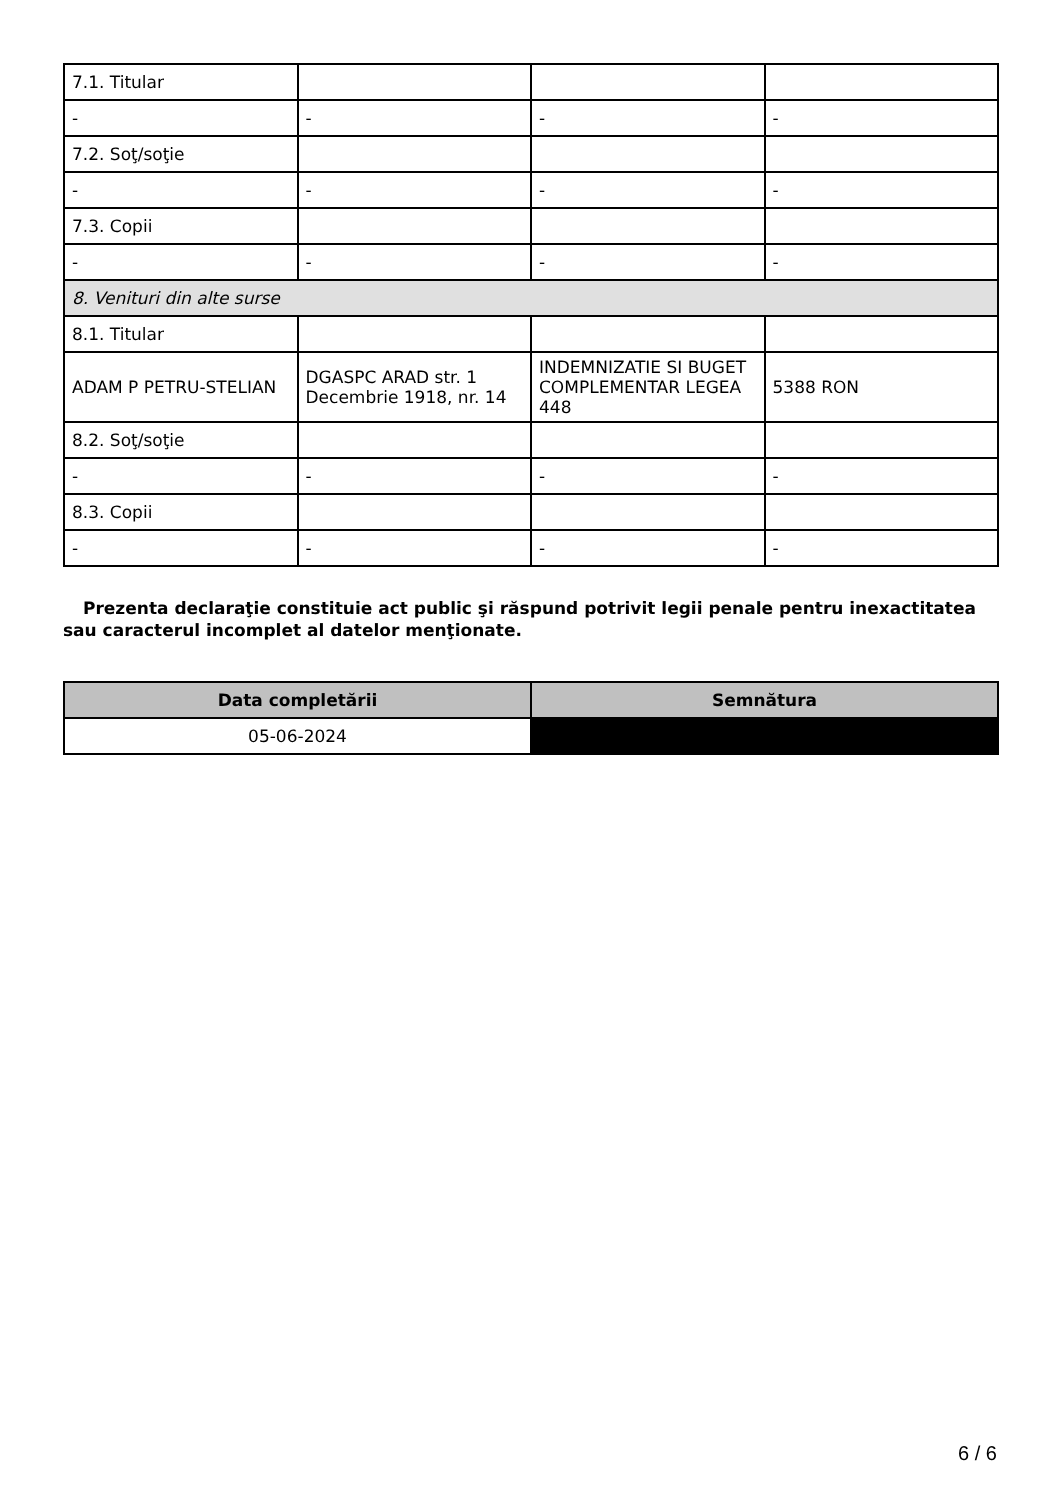| 7.1. Titular | | | |
| - | - | - | - |
| 7.2. Soţ/soţie | | | |
| - | - | - | - |
| 7.3. Copii | | | |
| - | - | - | - |
| 8. Venituri din alte surse | | | |
| 8.1. Titular | | | |
| ADAM P PETRU-STELIAN | DGASPC ARAD str. 1 Decembrie 1918, nr. 14 | INDEMNIZATIE SI BUGET COMPLEMENTAR LEGEA 448 | 5388 RON |
| 8.2. Soţ/soţie | | | |
| - | - | - | - |
| 8.3. Copii | | | |
| - | - | - | - |
Prezenta declaraţie constituie act public şi răspund potrivit legii penale pentru inexactitatea sau caracterul incomplet al datelor menţionate.
| Data completării | Semnătura |
| --- | --- |
| 05-06-2024 | |
6 / 6